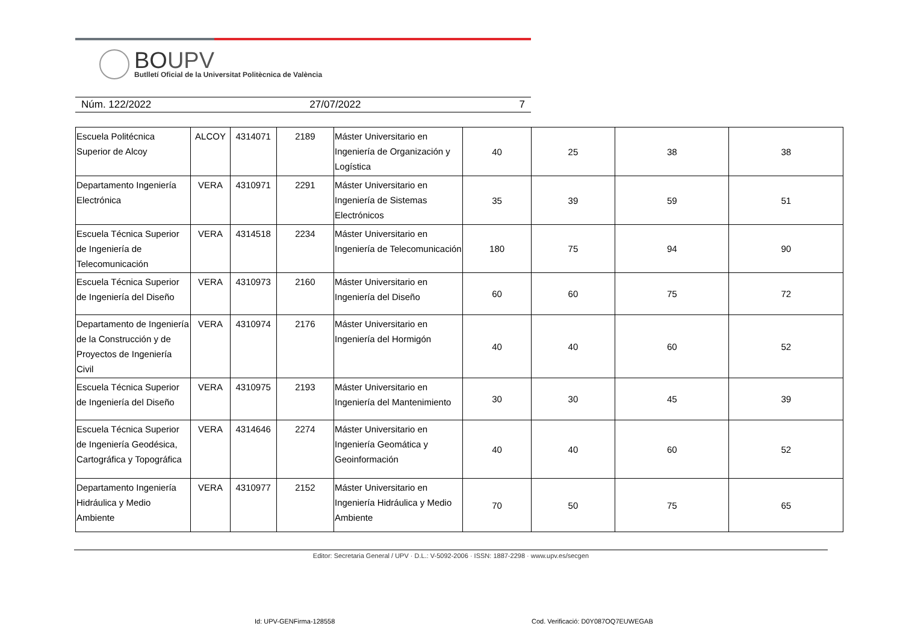BOUPV
Butlletí Oficial de la Universitat Politècnica de València
Núm. 122/2022 27/07/2022 7
| Escuela Politécnica Superior de Alcoy | ALCOY | 4314071 | 2189 | Máster Universitario en Ingeniería de Organización y Logística | 40 | 25 | 38 | 38 |
| Departamento Ingeniería Electrónica | VERA | 4310971 | 2291 | Máster Universitario en Ingeniería de Sistemas Electrónicos | 35 | 39 | 59 | 51 |
| Escuela Técnica Superior de Ingeniería de Telecomunicación | VERA | 4314518 | 2234 | Máster Universitario en Ingeniería de Telecomunicación | 180 | 75 | 94 | 90 |
| Escuela Técnica Superior de Ingeniería del Diseño | VERA | 4310973 | 2160 | Máster Universitario en Ingeniería del Diseño | 60 | 60 | 75 | 72 |
| Departamento de Ingeniería de la Construcción y de Proyectos de Ingeniería Civil | VERA | 4310974 | 2176 | Máster Universitario en Ingeniería del Hormigón | 40 | 40 | 60 | 52 |
| Escuela Técnica Superior de Ingeniería del Diseño | VERA | 4310975 | 2193 | Máster Universitario en Ingeniería del Mantenimiento | 30 | 30 | 45 | 39 |
| Escuela Técnica Superior de Ingeniería Geodésica, Cartográfica y Topográfica | VERA | 4314646 | 2274 | Máster Universitario en Ingeniería Geomática y Geoinformación | 40 | 40 | 60 | 52 |
| Departamento Ingeniería Hidráulica y Medio Ambiente | VERA | 4310977 | 2152 | Máster Universitario en Ingeniería Hidráulica y Medio Ambiente | 70 | 50 | 75 | 65 |
Editor: Secretaria General / UPV · D.L.: V-5092-2006 · ISSN: 1887-2298 · www.upv.es/secgen
Id: UPV-GENFirma-128558
Cod. Verificació: D0Y087OQ7EUWEGAB